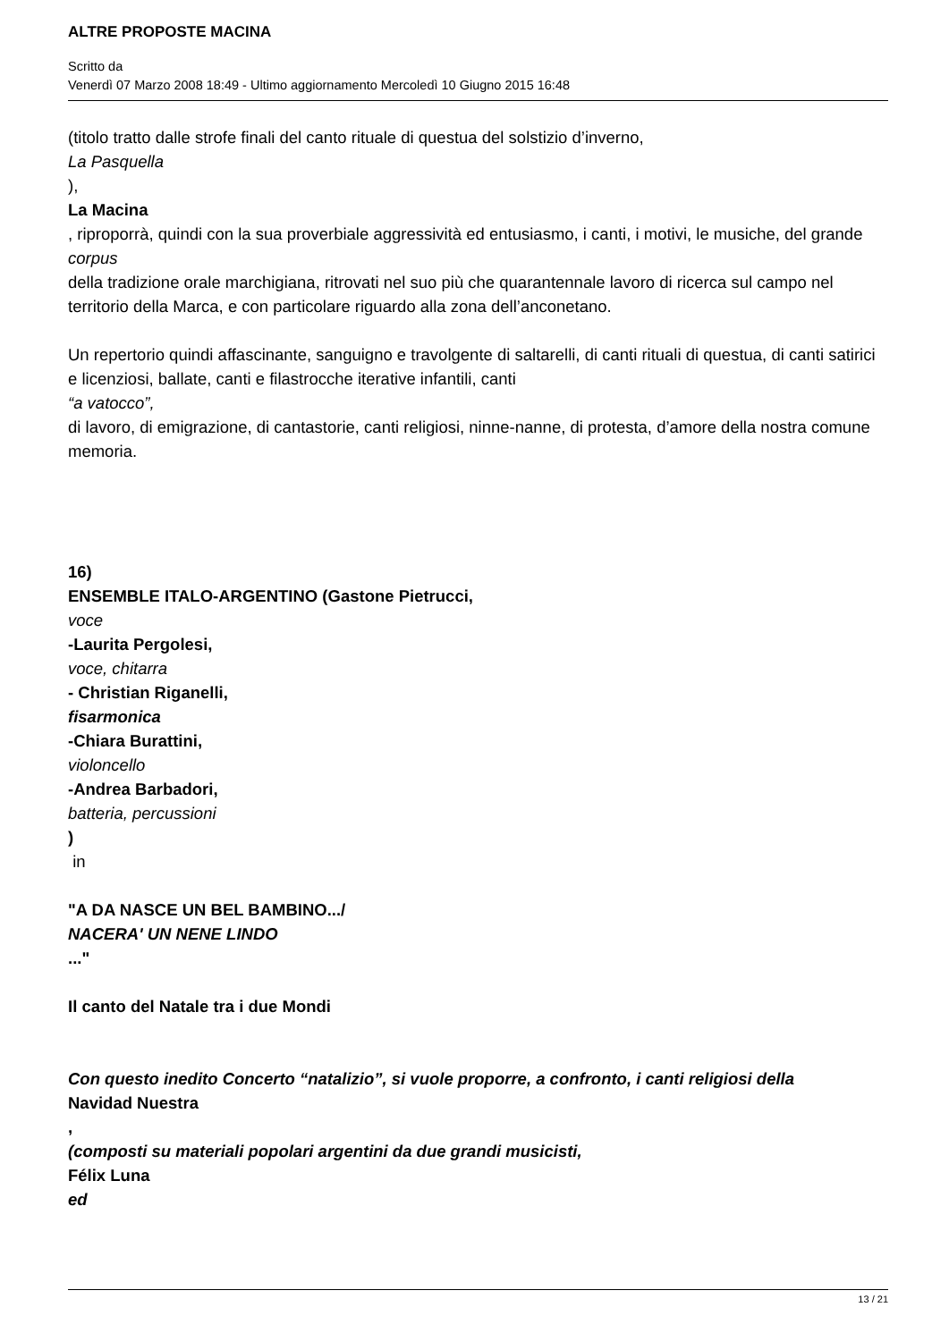ALTRE PROPOSTE MACINA
Scritto da
Venerdì 07 Marzo 2008 18:49 - Ultimo aggiornamento Mercoledì 10 Giugno 2015 16:48
(titolo tratto dalle strofe finali del canto rituale di questua del solstizio d’inverno,
La Pasquella
),
La Macina
, riproporrà, quindi con la sua proverbiale aggressività ed entusiasmo, i canti, i motivi, le musiche, del grande
corpus
della tradizione orale marchigiana, ritrovati nel suo più che quarantennale lavoro di ricerca sul campo nel territorio della Marca, e con particolare riguardo alla zona dell’anconetano.
Un repertorio quindi affascinante, sanguigno e travolgente di saltarelli, di canti rituali di questua, di canti satirici e licenziosi, ballate, canti e filastrocche iterative infantili, canti
“a vatocco”,
di lavoro, di emigrazione, di cantastorie, canti religiosi, ninne-nanne, di protesta, d’amore della nostra comune memoria.
16)
ENSEMBLE ITALO-ARGENTINO (Gastone Pietrucci,
voce
-Laurita Pergolesi,
voce, chitarra
- Christian Riganelli,
fisarmonica
-Chiara Burattini,
violoncello
-Andrea Barbadori,
batteria, percussioni
)
in
"A DA NASCE UN BEL BAMBINO.../
NACERA' UN NENE LINDO
..."
Il canto del Natale tra i due Mondi
Con questo inedito Concerto “natalizio”, si vuole proporre, a confronto, i canti religiosi della
Navidad Nuestra
,
(composti su materiali popolari argentini da due grandi musicisti,
Félix Luna
ed
13 / 21